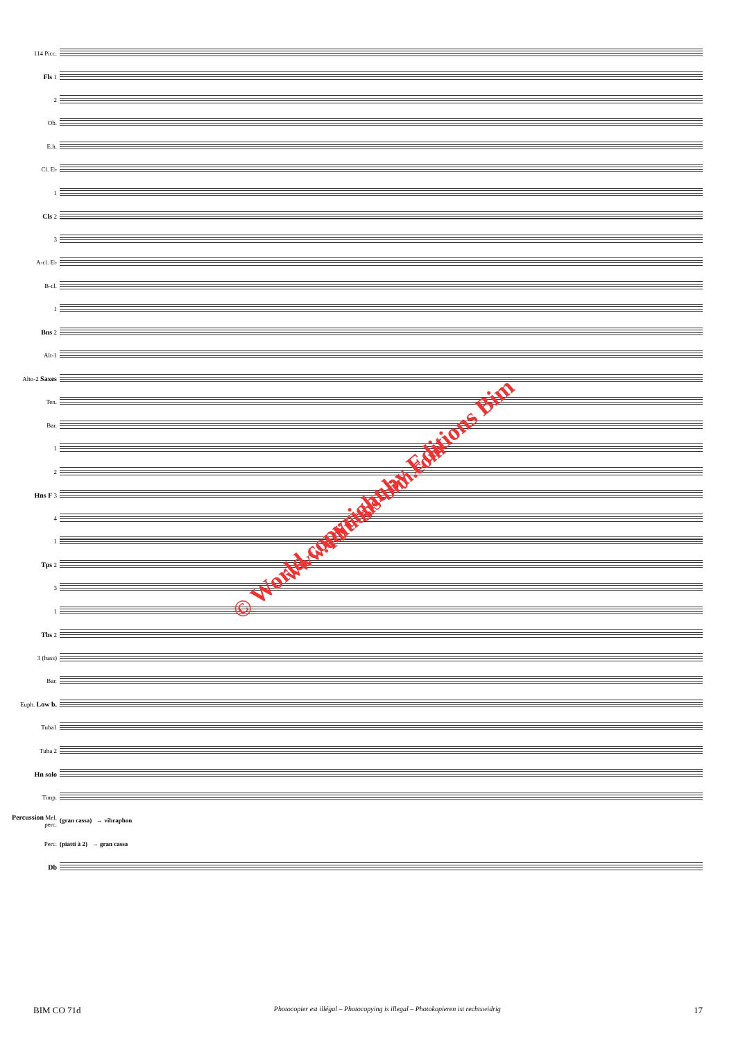114 Picc.
Fls 1
2
Ob.
E.h.
Cl. E♭
1
Cls 2
3
A-cl. E♭
B-cl.
1
Bns 2
Alt-1
Alto-2 Saxes
Ten.
Bar.
1
2
Hns F 3
4
1
Tps 2
3
1
Tbs 2
3 (bass)
Bar.
Euph. Low b.
Tuba1
Tuba 2
Hn solo
Timp.
Percussion Mel. perc.
(gran cassa) → vibraphon
Perc. (piatti à 2) → gran cassa
Db
© World copyright by Editions Bim
www.editions-bim.com
BIM CO 71d Photocopier est illégal – Photocopying is illegal – Photokopieren ist rechtswidrig 17